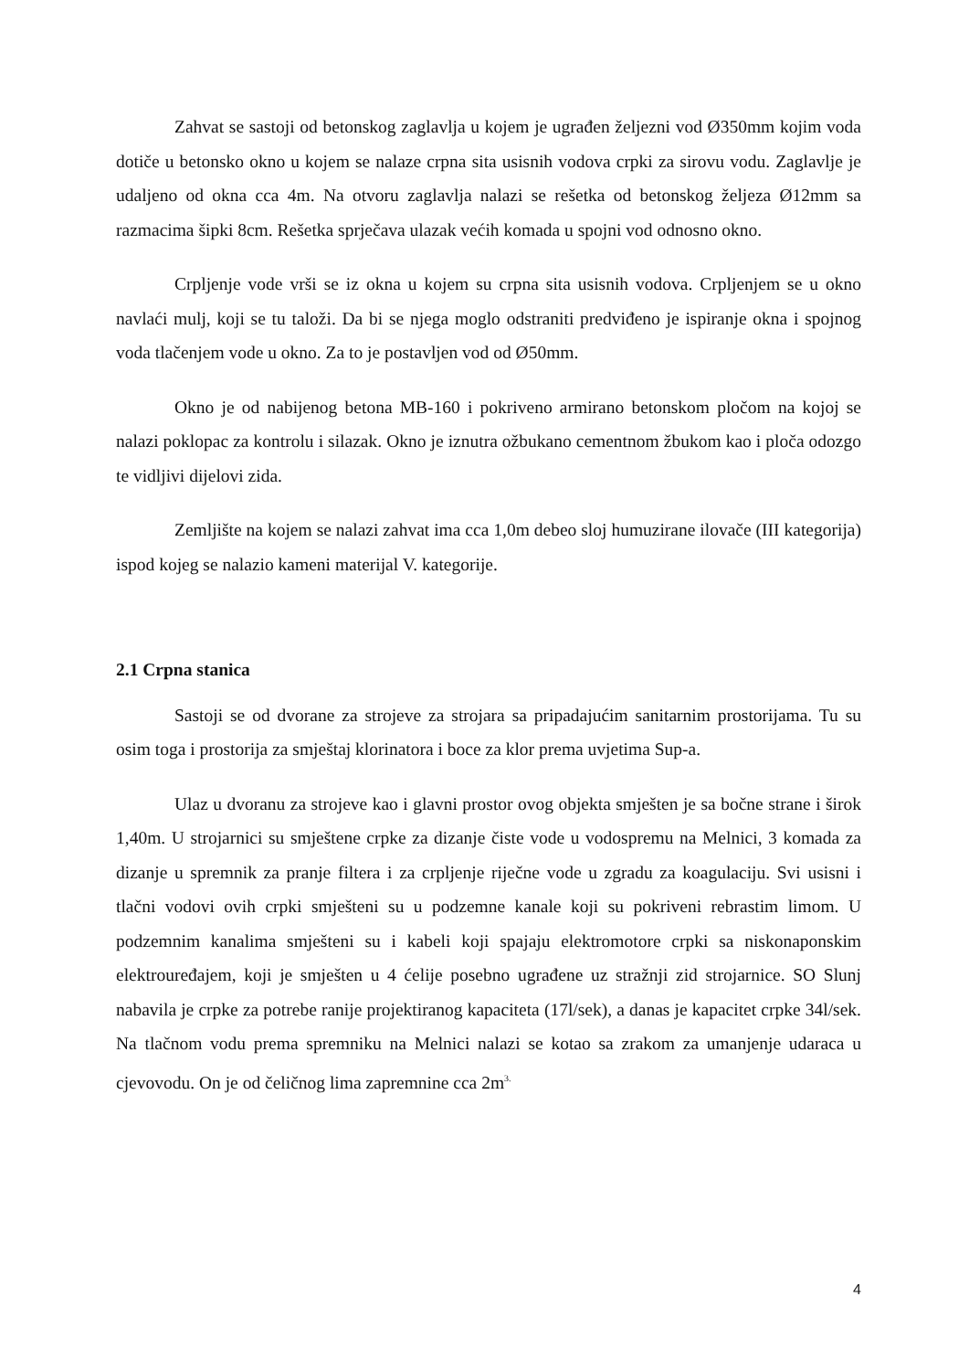Zahvat se sastoji od betonskog zaglavlja u kojem je ugrađen željezni vod Ø350mm kojim voda dotiče u betonsko okno u kojem se nalaze crpna sita usisnih vodova crpki za sirovu vodu. Zaglavlje je udaljeno od okna cca 4m. Na otvoru zaglavlja nalazi se rešetka od betonskog željeza Ø12mm sa razmacima šipki 8cm. Rešetka sprječava ulazak većih komada u spojni vod odnosno okno.
Crpljenje vode vrši se iz okna u kojem su crpna sita usisnih vodova. Crpljenjem se u okno navlaći mulj, koji se tu taloži. Da bi se njega moglo odstraniti predviđeno je ispiranje okna i spojnog voda tlačenjem vode u okno. Za to je postavljen vod od Ø50mm.
Okno je od nabijenog betona MB-160 i pokriveno armirano betonskom pločom na kojoj se nalazi poklopac za kontrolu i silazak. Okno je iznutra ožbukano cementnom žbukom kao i ploča odozgo te vidljivi dijelovi zida.
Zemljište na kojem se nalazi zahvat ima cca 1,0m debeo sloj humuzirane ilovače (III kategorija) ispod kojeg se nalazio kameni materijal V. kategorije.
2.1 Crpna stanica
Sastoji se od dvorane za strojeve za strojara sa pripadajućim sanitarnim prostorijama. Tu su osim toga i prostorija za smještaj klorinatora i boce za klor prema uvjetima Sup-a.
Ulaz u dvoranu za strojeve kao i glavni prostor ovog objekta smješten je sa bočne strane i širok 1,40m. U strojarnici su smještene crpke za dizanje čiste vode u vodospremu na Melnici, 3 komada za dizanje u spremnik za pranje filtera i za crpljenje riječne vode u zgradu za koagulaciju. Svi usisni i tlačni vodovi ovih crpki smješteni su u podzemne kanale koji su pokriveni rebrastim limom. U podzemnim kanalima smješteni su i kabeli koji spajaju elektromotore crpki sa niskonaponskim elektrouređajem, koji je smješten u 4 ćelije posebno ugrađene uz stražnji zid strojarnice. SO Slunj nabavila je crpke za potrebe ranije projektiranog kapaciteta (17l/sek), a danas je kapacitet crpke 34l/sek. Na tlačnom vodu prema spremniku na Melnici nalazi se kotao sa zrakom za umanjenje udaraca u cjevovodu. On je od čeličnog lima zapremnine cca 2m<sup>3.</sup>
4